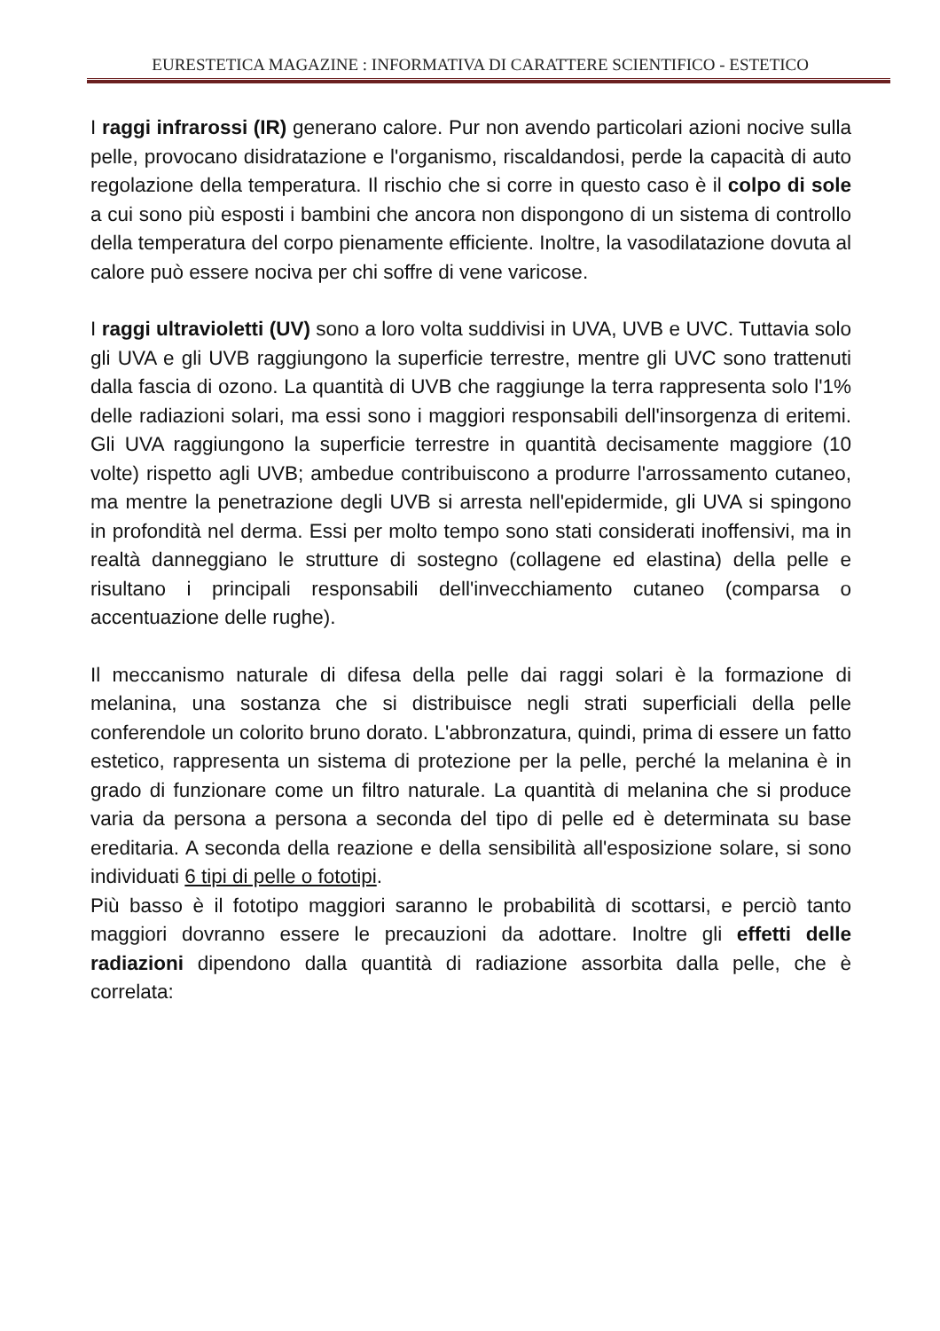EURESTETICA MAGAZINE : INFORMATIVA DI CARATTERE SCIENTIFICO - ESTETICO
I raggi infrarossi (IR) generano calore. Pur non avendo particolari azioni nocive sulla pelle, provocano disidratazione e l'organismo, riscaldandosi, perde la capacità di auto regolazione della temperatura. Il rischio che si corre in questo caso è il colpo di sole a cui sono più esposti i bambini che ancora non dispongono di un sistema di controllo della temperatura del corpo pienamente efficiente. Inoltre, la vasodilatazione dovuta al calore può essere nociva per chi soffre di vene varicose.
I raggi ultravioletti (UV) sono a loro volta suddivisi in UVA, UVB e UVC. Tuttavia solo gli UVA e gli UVB raggiungono la superficie terrestre, mentre gli UVC sono trattenuti dalla fascia di ozono. La quantità di UVB che raggiunge la terra rappresenta solo l'1% delle radiazioni solari, ma essi sono i maggiori responsabili dell'insorgenza di eritemi. Gli UVA raggiungono la superficie terrestre in quantità decisamente maggiore (10 volte) rispetto agli UVB; ambedue contribuiscono a produrre l'arrossamento cutaneo, ma mentre la penetrazione degli UVB si arresta nell'epidermide, gli UVA si spingono in profondità nel derma. Essi per molto tempo sono stati considerati inoffensivi, ma in realtà danneggiano le strutture di sostegno (collagene ed elastina) della pelle e risultano i principali responsabili dell'invecchiamento cutaneo (comparsa o accentuazione delle rughe).
Il meccanismo naturale di difesa della pelle dai raggi solari è la formazione di melanina, una sostanza che si distribuisce negli strati superficiali della pelle conferendole un colorito bruno dorato. L'abbronzatura, quindi, prima di essere un fatto estetico, rappresenta un sistema di protezione per la pelle, perché la melanina è in grado di funzionare come un filtro naturale. La quantità di melanina che si produce varia da persona a persona a seconda del tipo di pelle ed è determinata su base ereditaria. A seconda della reazione e della sensibilità all'esposizione solare, si sono individuati 6 tipi di pelle o fototipi.
Più basso è il fototipo maggiori saranno le probabilità di scottarsi, e perciò tanto maggiori dovranno essere le precauzioni da adottare. Inoltre gli effetti delle radiazioni dipendono dalla quantità di radiazione assorbita dalla pelle, che è correlata: